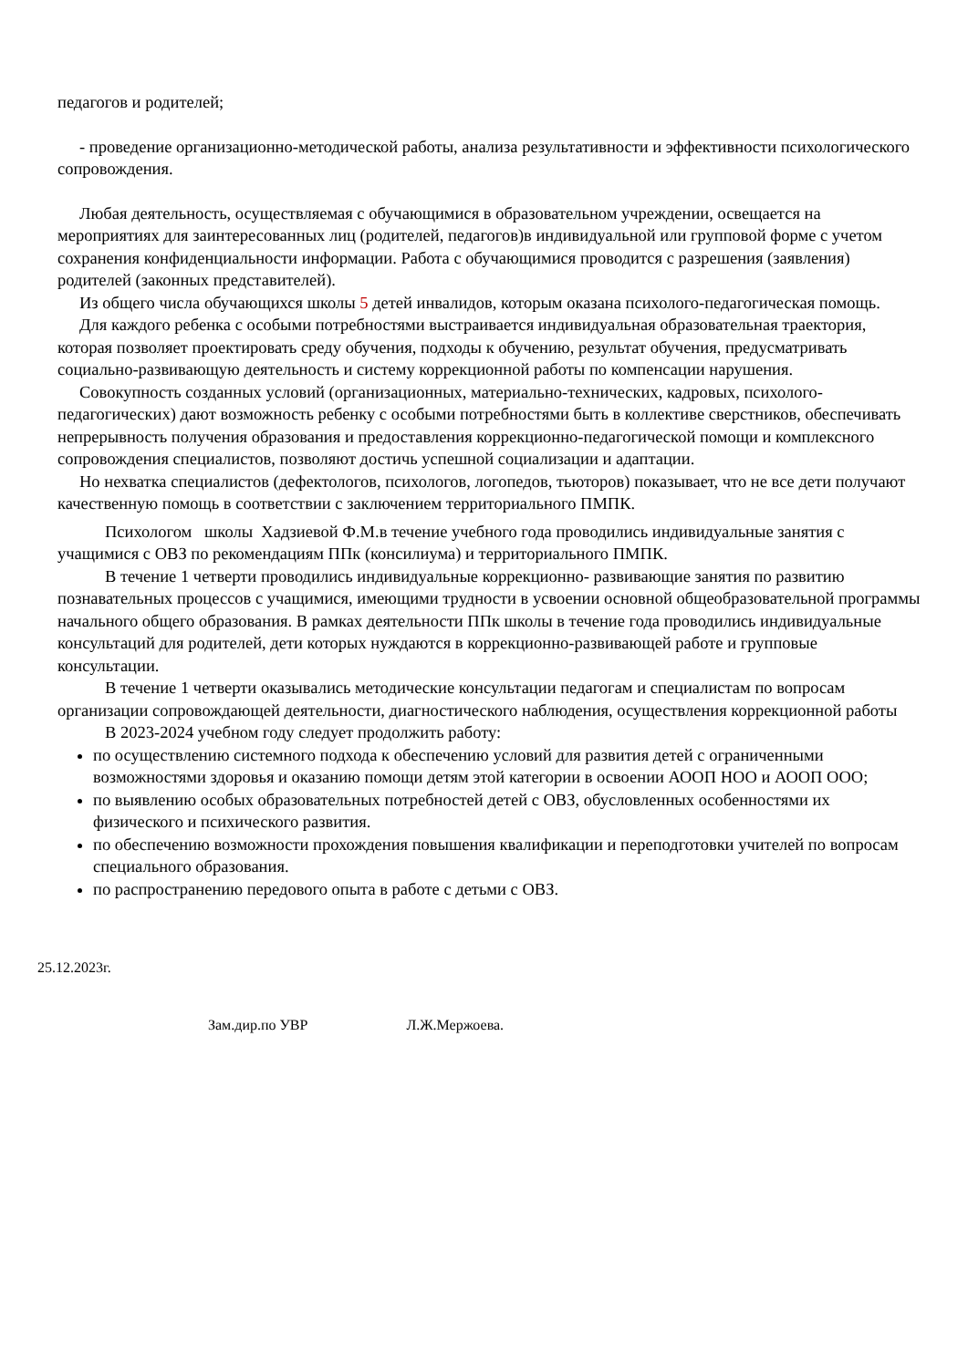педагогов и родителей;
- проведение организационно-методической работы, анализа результативности и эффективности психологического сопровождения.
Любая деятельность, осуществляемая с обучающимися в образовательном учреждении, освещается на мероприятиях для заинтересованных лиц (родителей, педагогов)в индивидуальной или групповой форме с учетом сохранения конфиденциальности информации. Работа с обучающимися проводится с разрешения (заявления) родителей (законных представителей).
Из общего числа обучающихся школы 5 детей инвалидов, которым оказана психолого-педагогическая помощь.
Для каждого ребенка с особыми потребностями выстраивается индивидуальная образовательная траектория, которая позволяет проектировать среду обучения, подходы к обучению, результат обучения, предусматривать социально-развивающую деятельность и систему коррекционной работы по компенсации нарушения.
Совокупность созданных условий (организационных, материально-технических, кадровых, психолого-педагогических) дают возможность ребенку с особыми потребностями быть в коллективе сверстников, обеспечивать непрерывность получения образования и предоставления коррекционно-педагогической помощи и комплексного сопровождения специалистов, позволяют достичь успешной социализации и адаптации.
Но нехватка специалистов (дефектологов, психологов, логопедов, тьюторов) показывает, что не все дети получают качественную помощь в соответствии с заключением территориального ПМПК.
Психологом школы Хадзиевой Ф.М.в течение учебного года проводились индивидуальные занятия с учащимися с ОВЗ по рекомендациям ППк (консилиума) и территориального ПМПК.
В течение 1 четверти проводились индивидуальные коррекционно- развивающие занятия по развитию познавательных процессов с учащимися, имеющими трудности в усвоении основной общеобразовательной программы начального общего образования. В рамках деятельности ППк школы в течение года проводились индивидуальные консультаций для родителей, дети которых нуждаются в коррекционно-развивающей работе и групповые консультации.
В течение 1 четверти оказывались методические консультации педагогам и специалистам по вопросам организации сопровождающей деятельности, диагностического наблюдения, осуществления коррекционной работы
В 2023-2024 учебном году следует продолжить работу:
по осуществлению системного подхода к обеспечению условий для развития детей с ограниченными возможностями здоровья и оказанию помощи детям этой категории в освоении АООП НОО и АООП ООО;
по выявлению особых образовательных потребностей детей с ОВЗ, обусловленных особенностями их физического и психического развития.
по обеспечению возможности прохождения повышения квалификации и переподготовки учителей по вопросам специального образования.
по распространению передового опыта в работе с детьми с ОВЗ.
25.12.2023г.
Зам.дир.по УВР Л.Ж.Мержоева.